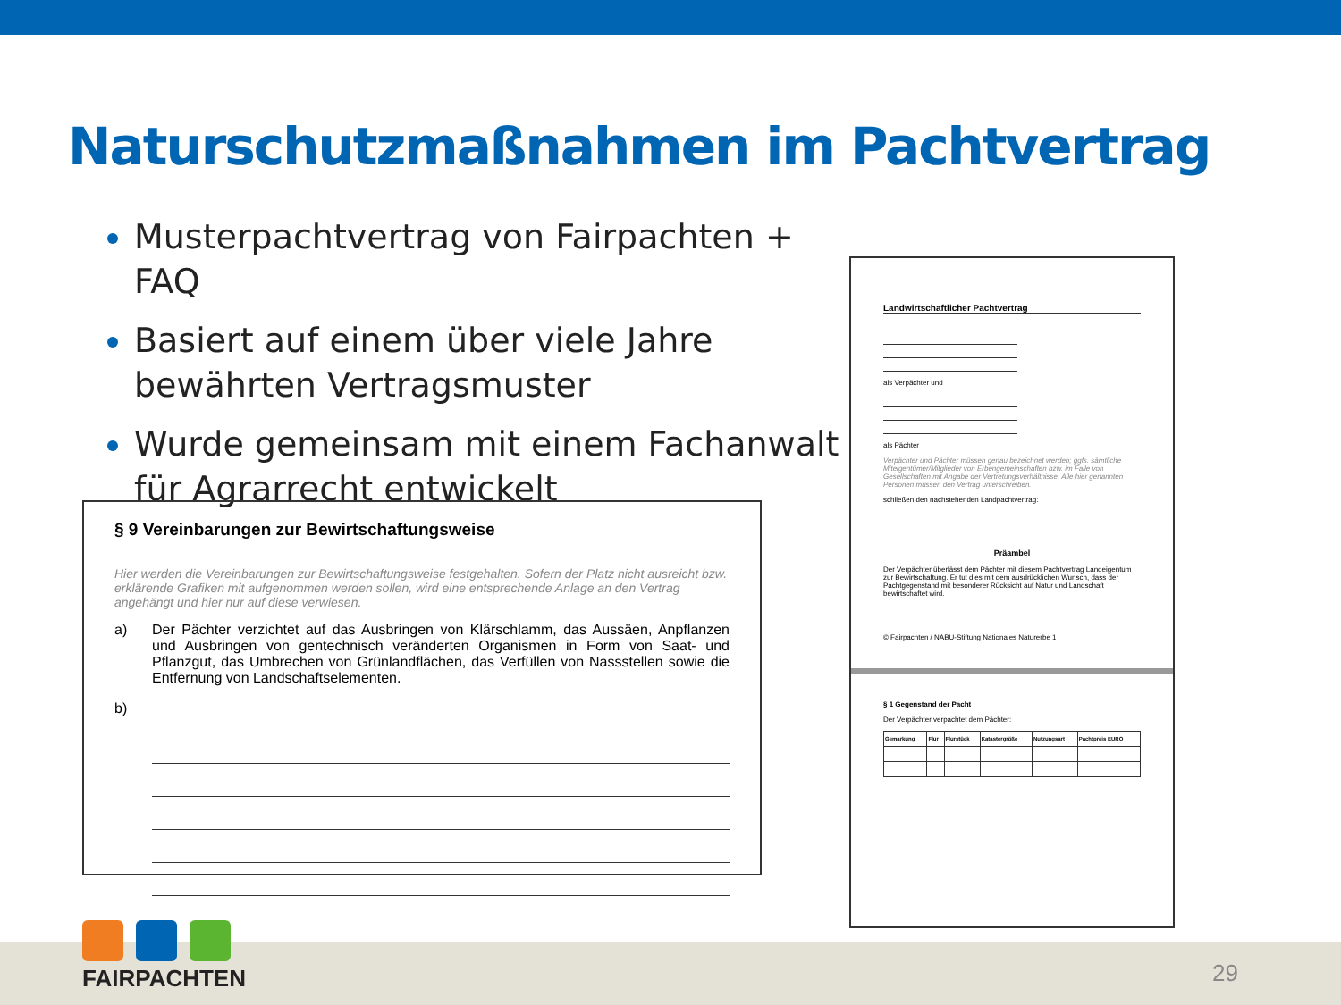Naturschutzmaßnahmen im Pachtvertrag
Musterpachtvertrag von Fairpachten + FAQ
Basiert auf einem über viele Jahre bewährten Vertragsmuster
Wurde gemeinsam mit einem Fachanwalt für Agrarrecht entwickelt
§ 9 Vereinbarungen zur Bewirtschaftungsweise
Hier werden die Vereinbarungen zur Bewirtschaftungsweise festgehalten. Sofern der Platz nicht ausreicht bzw. erklärende Grafiken mit aufgenommen werden sollen, wird eine entsprechende Anlage an den Vertrag angehängt und hier nur auf diese verwiesen.
a) Der Pächter verzichtet auf das Ausbringen von Klärschlamm, das Aussäen, Anpflanzen und Ausbringen von gentechnisch veränderten Organismen in Form von Saat- und Pflanzgut, das Umbrechen von Grünlandflächen, das Verfüllen von Nassstellen sowie die Entfernung von Landschaftselementen.
b)
Landwirtschaftlicher Pachtvertrag
als Verpächter und
als Pächter
Verpächter und Pächter müssen genau bezeichnet werden; ggfs. sämtliche Miteigentümer/Mitglieder von Erbengemeinschaften bzw. im Falle von Gesellschaften mit Angabe der Vertretungsverhältnisse. Alle hier genannten Personen müssen den Vertrag unterschreiben.
schließen den nachstehenden Landpachtvertrag:
Präambel
Der Verpächter überlässt dem Pächter mit diesem Pachtvertrag Landeigentum zur Bewirtschaftung. Er tut dies mit dem ausdrücklichen Wunsch, dass der Pachtgegenstand mit besonderer Rücksicht auf Natur und Landschaft bewirtschaftet wird.
© Fairpachten / NABU-Stiftung Nationales Naturerbe 1
§ 1 Gegenstand der Pacht
Der Verpächter verpachtet dem Pächter:
| Gemarkung | Flur | Flurstück | Katastergröße | Nutzungsart | Pachtpreis EURO |
| --- | --- | --- | --- | --- | --- |
FAIRPACHTEN
29